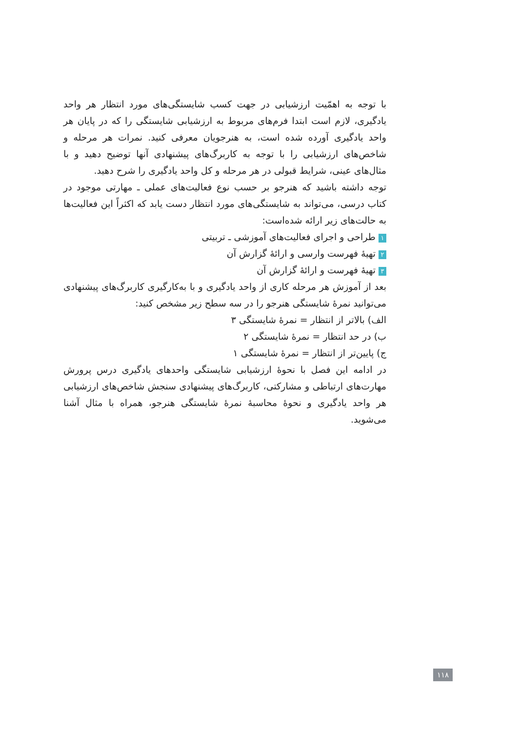با توجه به اهمّیت ارزشیابی در جهت کسب شایستگی‌های مورد انتظار هر واحد یادگیری، لازم است ابتدا فرم‌های مربوط به ارزشیابی شایستگی را که در پایان هر واحد یادگیری آورده شده است، به هنرجویان معرفی کنید. نمرات هر مرحله و شاخص‌های ارزشیابی را با توجه به کاربرگ‌های پیشنهادی آنها توضیح دهید و با مثال‌های عینی، شرایط قبولی در هر مرحله و کل واحد یادگیری را شرح دهید.
توجه داشته باشید که هنرجو بر حسب نوع فعالیت‌های عملی ـ مهارتی موجود در کتاب درسی، می‌تواند به شایستگی‌های مورد انتظار دست یابد که اکثراً این فعالیت‌ها به حالت‌های زیر ارائه شده‌است:
۱ طراحی و اجرای فعالیت‌های آموزشی ـ تربیتی
۲ تهیهٔ فهرست وارسی و ارائهٔ گزارش آن
۳ تهیهٔ فهرست و ارائهٔ گزارش آن
بعد از آموزش هر مرحله کاری از واحد یادگیری و با به‌کارگیری کاربرگ‌های پیشنهادی می‌توانید نمرهٔ شایستگی هنرجو را در سه سطح زیر مشخص کنید:
الف) بالاتر از انتظار = نمرهٔ شایستگی ۳
ب) در حد انتظار = نمرهٔ شایستگی ۲
ج) پایین‌تر از انتظار = نمرهٔ شایستگی ۱
در ادامه این فصل با نحوهٔ ارزشیابی شایستگی واحدهای یادگیری درس پرورش مهارت‌های ارتباطی و مشارکتی، کاربرگ‌های پیشنهادی سنجش شاخص‌های ارزشیابی هر واحد یادگیری و نحوهٔ محاسبهٔ نمرهٔ شایستگی هنرجو، همراه با مثال آشنا می‌شوید.
۱۱۸